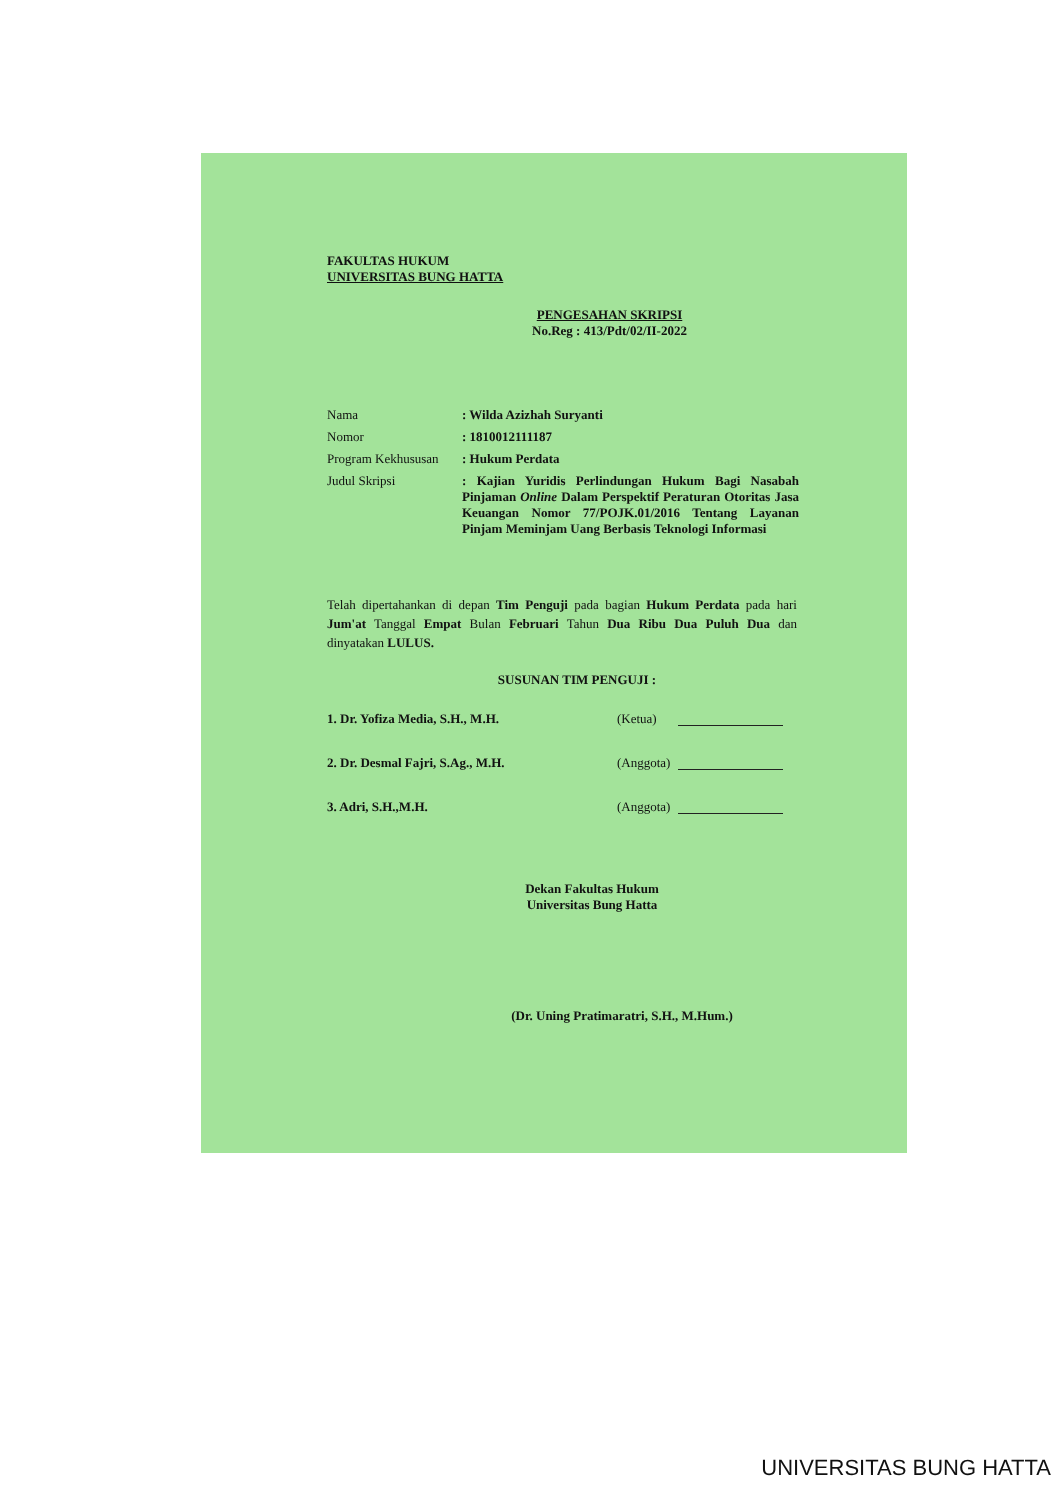FAKULTAS HUKUM
UNIVERSITAS BUNG HATTA
PENGESAHAN SKRIPSI
No.Reg : 413/Pdt/02/II-2022
| Nama | : Wilda Azizhah Suryanti |
| Nomor | : 1810012111187 |
| Program Kekhususan | : Hukum Perdata |
| Judul Skripsi | : Kajian Yuridis Perlindungan Hukum Bagi Nasabah Pinjaman Online Dalam Perspektif Peraturan Otoritas Jasa Keuangan Nomor 77/POJK.01/2016 Tentang Layanan Pinjam Meminjam Uang Berbasis Teknologi Informasi |
Telah dipertahankan di depan Tim Penguji pada bagian Hukum Perdata pada hari Jum'at Tanggal Empat Bulan Februari Tahun Dua Ribu Dua Puluh Dua dan dinyatakan LULUS.
SUSUNAN TIM PENGUJI :
| 1. Dr. Yofiza Media, S.H., M.H. | (Ketua) | |
| 2. Dr. Desmal Fajri, S.Ag., M.H. | (Anggota) | |
| 3. Adri, S.H.,M.H. | (Anggota) | |
Dekan Fakultas Hukum
Universitas Bung Hatta
(Dr. Uning Pratimaratri, S.H., M.Hum.)
UNIVERSITAS BUNG HATTA